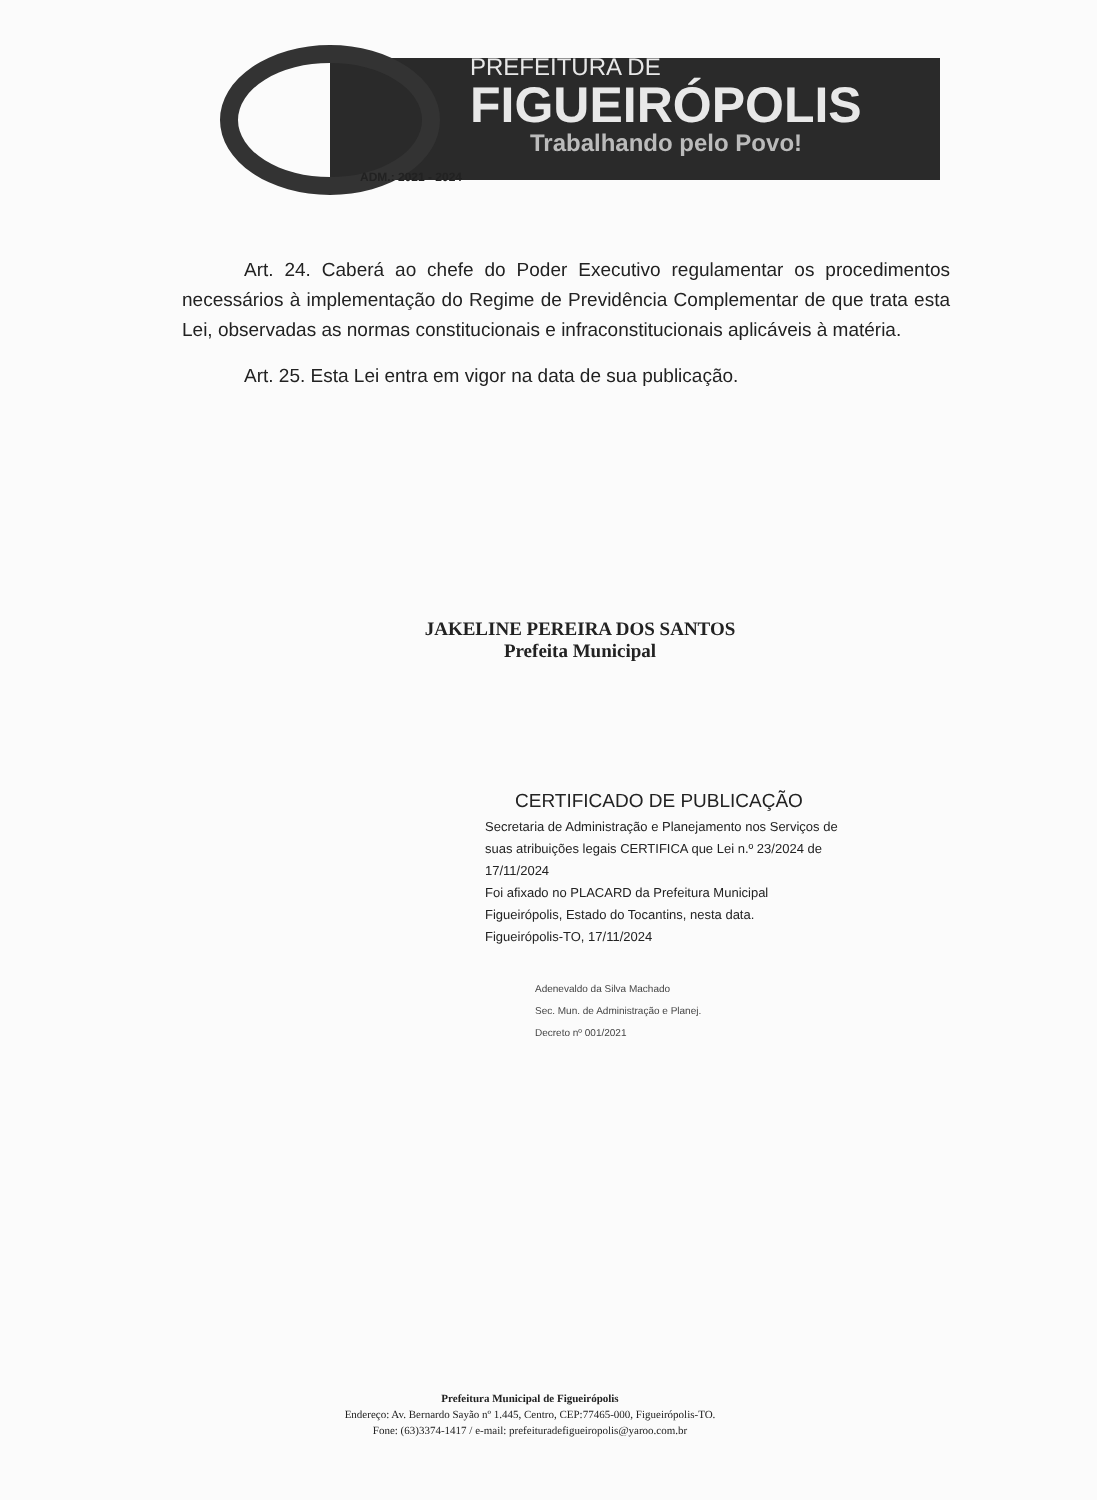PREFEITURA DE
FIGUEIRÓPOLIS
Trabalhando pelo Povo!
ADM.: 2021 - 2024
Art. 24. Caberá ao chefe do Poder Executivo regulamentar os procedimentos necessários à implementação do Regime de Previdência Complementar de que trata esta Lei, observadas as normas constitucionais e infraconstitucionais aplicáveis à matéria.
Art. 25. Esta Lei entra em vigor na data de sua publicação.
JAKELINE PEREIRA DOS SANTOS
Prefeita Municipal
CERTIFICADO DE PUBLICAÇÃO
Secretaria de Administração e Planejamento nos Serviços de suas atribuições legais CERTIFICA que Lei n.º 23/2024 de 17/11/2024
Foi afixado no PLACARD da Prefeitura Municipal Figueirópolis, Estado do Tocantins, nesta data.
Figueirópolis-TO, 17/11/2024
Adenevaldo da Silva Machado
Sec. Mun. de Administração e Planej.
Decreto nº 001/2021
Prefeitura Municipal de Figueirópolis
Endereço: Av. Bernardo Sayão nº 1.445, Centro, CEP:77465-000, Figueirópolis-TO.
Fone: (63)3374-1417 / e-mail: prefeituradefigueiropolis@yaroo.com.br